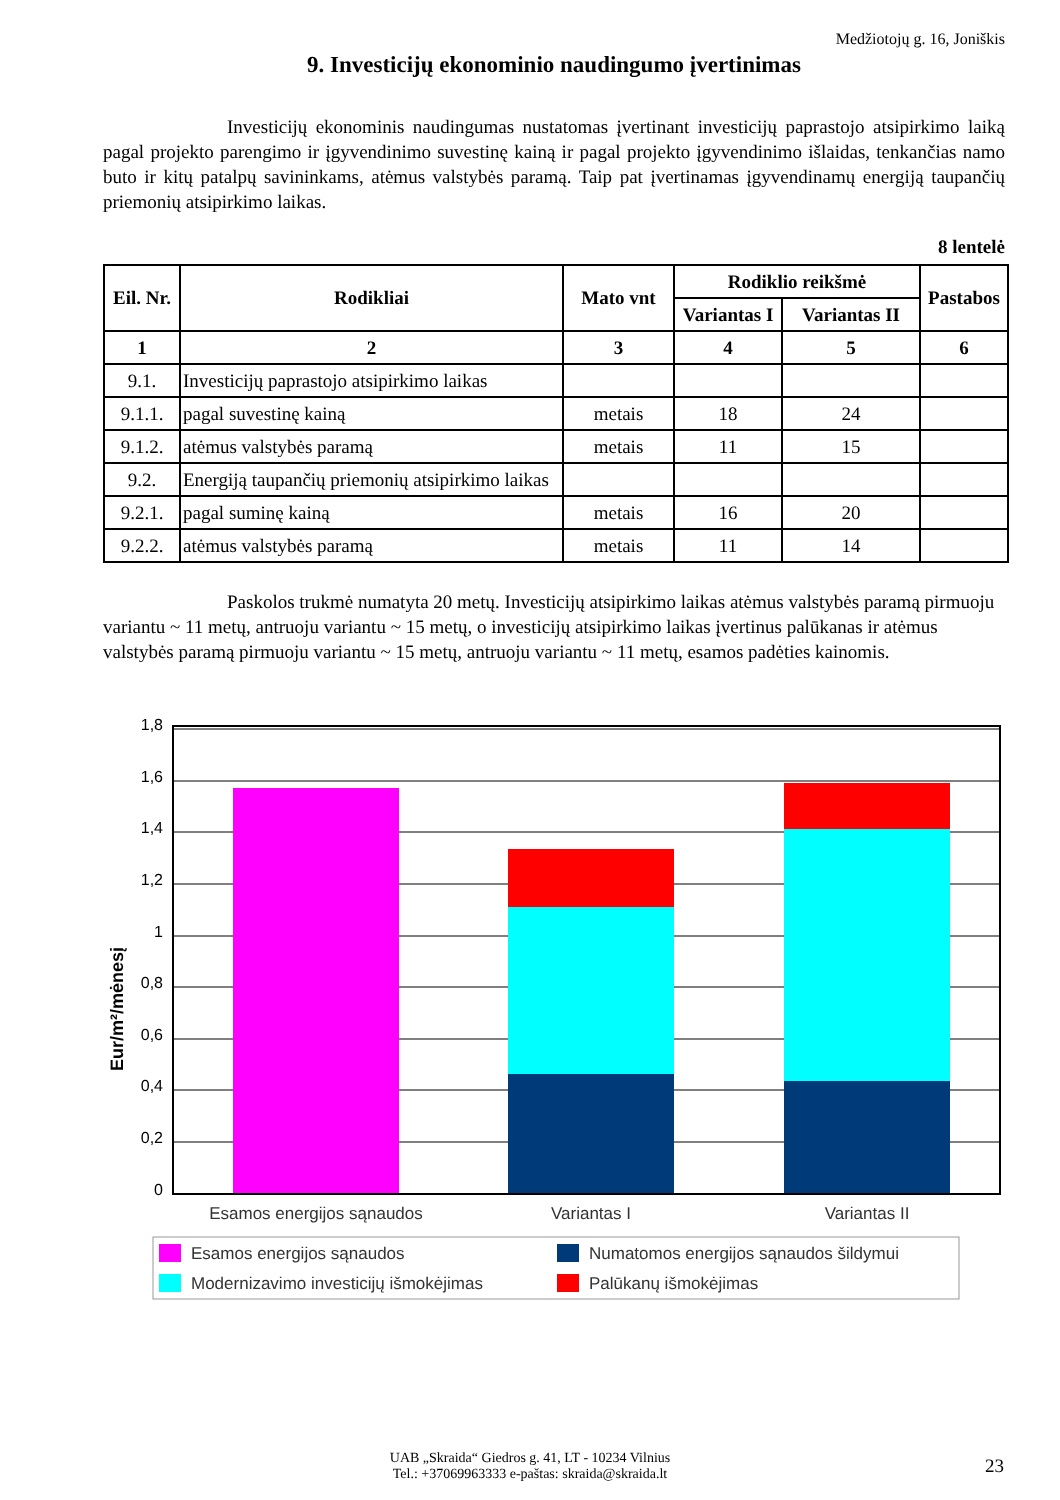Medžiotojų g. 16, Joniškis
9. Investicijų ekonominio naudingumo įvertinimas
Investicijų ekonominis naudingumas nustatomas įvertinant investicijų paprastojo atsipirkimo laiką pagal projekto parengimo ir įgyvendinimo suvestinę kainą ir pagal projekto įgyvendinimo išlaidas, tenkančias namo buto ir kitų patalpų savininkams, atėmus valstybės paramą. Taip pat įvertinamas įgyvendinamų energiją taupančių priemonių atsipirkimo laikas.
8 lentelė
| Eil. Nr. | Rodikliai | Mato vnt | Rodiklio reikšmė | | Pastabos |
| --- | --- | --- | --- | --- | --- |
| | | | Variantas I | Variantas II | |
| 1 | 2 | 3 | 4 | 5 | 6 |
| 9.1. | Investicijų paprastojo atsipirkimo laikas | | | | |
| 9.1.1. | pagal suvestinę kainą | metais | 18 | 24 | |
| 9.1.2. | atėmus valstybės paramą | metais | 11 | 15 | |
| 9.2. | Energiją taupančių priemonių atsipirkimo laikas | | | | |
| 9.2.1. | pagal suminę kainą | metais | 16 | 20 | |
| 9.2.2. | atėmus valstybės paramą | metais | 11 | 14 | |
Paskolos trukmė numatyta 20 metų. Investicijų atsipirkimo laikas atėmus valstybės paramą pirmuoju variantu ~ 11 metų, antruoju variantu ~ 15 metų, o investicijų atsipirkimo laikas įvertinus palūkanas ir atėmus valstybės paramą pirmuoju variantu ~ 15 metų, antruoju variantu ~ 11 metų, esamos padėties kainomis.
Eur/m²/mėnesį
1,8
1,6
1,4
1,2
1
0,8
0,6
0,4
0,2
0
Esamos energijos sąnaudos
Variantas I
Variantas II
Esamos energijos sąnaudos
Numatomos energijos sąnaudos šildymui
Modernizavimo investicijų išmokėjimas
Palūkanų išmokėjimas
UAB „Skraida“ Giedros g. 41, LT - 10234 Vilnius
Tel.: +37069963333 e-paštas: skraida@skraida.lt
23